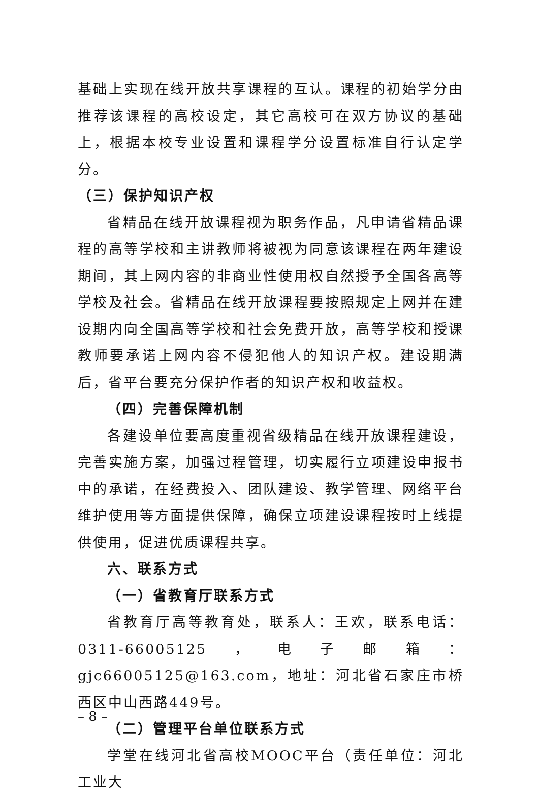基础上实现在线开放共享课程的互认。课程的初始学分由推荐该课程的高校设定，其它高校可在双方协议的基础上，根据本校专业设置和课程学分设置标准自行认定学分。
（三）保护知识产权
省精品在线开放课程视为职务作品，凡申请省精品课程的高等学校和主讲教师将被视为同意该课程在两年建设期间，其上网内容的非商业性使用权自然授予全国各高等学校及社会。省精品在线开放课程要按照规定上网并在建设期内向全国高等学校和社会免费开放，高等学校和授课教师要承诺上网内容不侵犯他人的知识产权。建设期满后，省平台要充分保护作者的知识产权和收益权。
（四）完善保障机制
各建设单位要高度重视省级精品在线开放课程建设，完善实施方案，加强过程管理，切实履行立项建设申报书中的承诺，在经费投入、团队建设、教学管理、网络平台维护使用等方面提供保障，确保立项建设课程按时上线提供使用，促进优质课程共享。
六、联系方式
（一）省教育厅联系方式
省教育厅高等教育处，联系人：王欢，联系电话：0311-66005125，电子邮箱：gjc66005125@163.com，地址：河北省石家庄市桥西区中山西路449号。
（二）管理平台单位联系方式
学堂在线河北省高校MOOC平台（责任单位：河北工业大
– 8 –